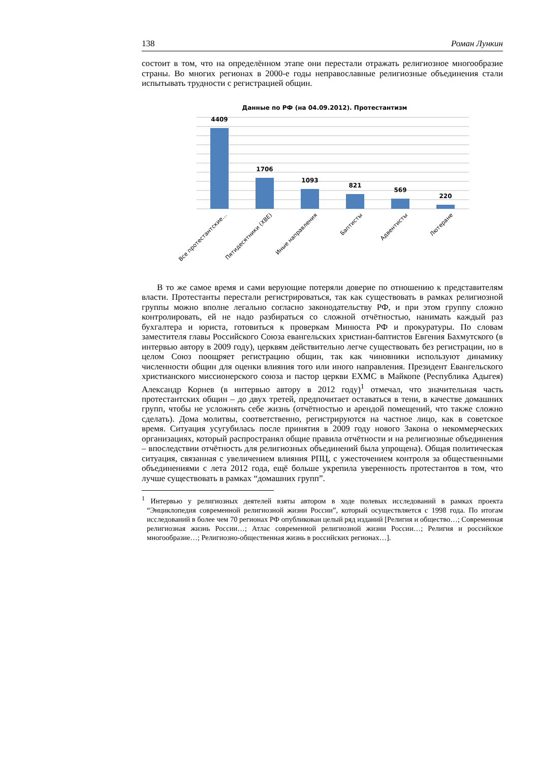138 Роман Лункин
состоит в том, что на определённом этапе они перестали отражать религиозное многообразие страны. Во многих регионах в 2000-е годы неправославные религиозные объединения стали испытывать трудности с регистрацией общин.
Данные по РФ (на 04.09.2012). Протестантизм
4409
1706
1093
821
569
220
Все протестантские…
Пятидесятники (ХВЕ)
Иные направления
Баптисты
Адвентисты
Лютеране
В то же самое время и сами верующие потеряли доверие по отношению к представителям власти. Протестанты перестали регистрироваться, так как существовать в рамках религиозной группы можно вполне легально согласно законодательству РФ, и при этом группу сложно контролировать, ей не надо разбираться со сложной отчётностью, нанимать каждый раз бухгалтера и юриста, готовиться к проверкам Минюста РФ и прокуратуры. По словам заместителя главы Российского Союза евангельских христиан-баптистов Евгения Бахмутского (в интервью автору в 2009 году), церквям действительно легче существовать без регистрации, но в целом Союз поощряет регистрацию общин, так как чиновники используют динамику численности общин для оценки влияния того или иного направления. Президент Евангельского христианского миссионерского союза и пастор церкви ЕХМС в Майкопе (Республика Адыгея) Александр Корнев (в интервью автору в 2012 году)<sup>1</sup> отмечал, что значительная часть протестантских общин – до двух третей, предпочитает оставаться в тени, в качестве домашних групп, чтобы не усложнять себе жизнь (отчётностью и арендой помещений, что также сложно сделать). Дома молитвы, соответственно, регистрируются на частное лицо, как в советское время. Ситуация усугубилась после принятия в 2009 году нового Закона о некоммерческих организациях, который распространял общие правила отчётности и на религиозные объединения – впоследствии отчётность для религиозных объединений была упрощена). Общая политическая ситуация, связанная с увеличением влияния РПЦ, с ужесточением контроля за общественными объединениями с лета 2012 года, ещё больше укрепила уверенность протестантов в том, что лучше существовать в рамках “домашних групп”.
<sup>1</sup> Интервью у религиозных деятелей взяты автором в ходе полевых исследований в рамках проекта “Энциклопедия современной религиозной жизни России”, который осуществляется с 1998 года. По итогам исследований в более чем 70 регионах РФ опубликован целый ряд изданий [Религия и общество…; Современная религиозная жизнь России…; Атлас современной религиозной жизни России…; Религия и российское многообразие…; Религиозно-общественная жизнь в российских регионах…].